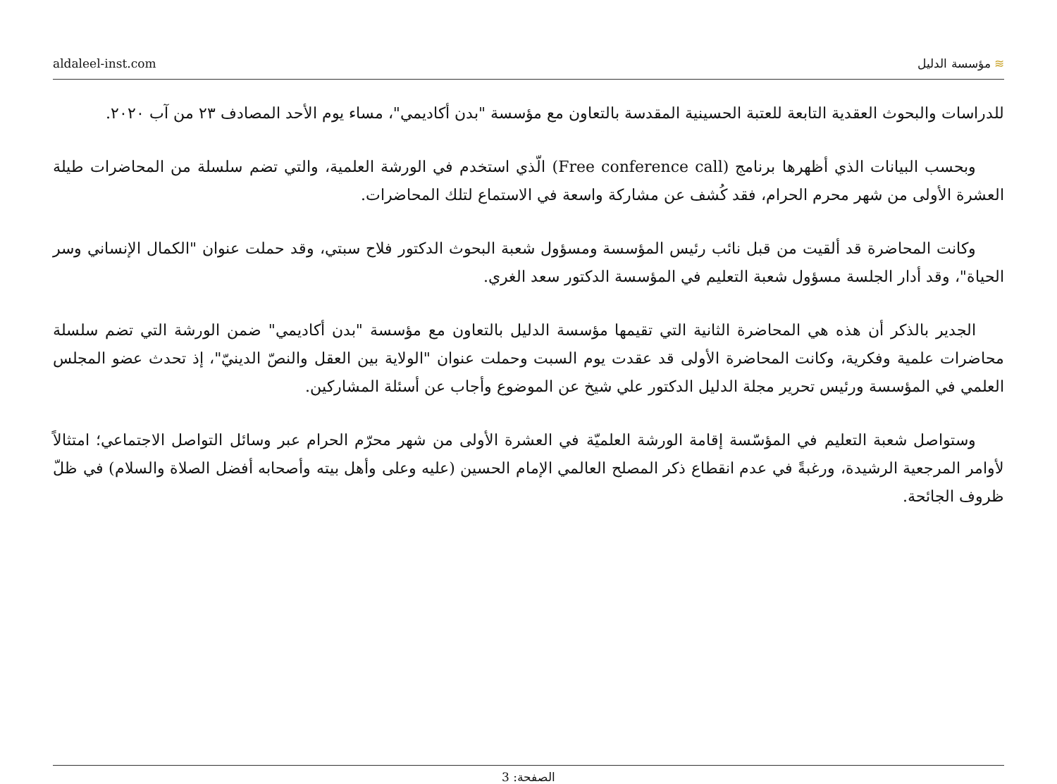aldaleel-inst.com ≋ مؤسسة الدليل
للدراسات والبحوث العقدية التابعة للعتبة الحسينية المقدسة بالتعاون مع مؤسسة "بدن أكاديمي"، مساء يوم الأحد المصادف ٢٣ من آب ٢٠٢٠.
وبحسب البيانات الذي أظهرها برنامج (Free conference call) الّذي استخدم في الورشة العلمية، والتي تضم سلسلة من المحاضرات طيلة العشرة الأولى من شهر محرم الحرام، فقد كُشف عن مشاركة واسعة في الاستماع لتلك المحاضرات.
وكانت المحاضرة قد ألقيت من قبل نائب رئيس المؤسسة ومسؤول شعبة البحوث الدكتور فلاح سبتي، وقد حملت عنوان "الكمال الإنساني وسر الحياة"، وقد أدار الجلسة مسؤول شعبة التعليم في المؤسسة الدكتور سعد الغري.
الجدير بالذكر أن هذه هي المحاضرة الثانية التي تقيمها مؤسسة الدليل بالتعاون مع مؤسسة "بدن أكاديمي" ضمن الورشة التي تضم سلسلة محاضرات علمية وفكرية، وكانت المحاضرة الأولى قد عقدت يوم السبت وحملت عنوان "الولاية بين العقل والنصّ الدينيّ"، إذ تحدث عضو المجلس العلمي في المؤسسة ورئيس تحرير مجلة الدليل الدكتور علي شيخ عن الموضوع وأجاب عن أسئلة المشاركين.
وستواصل شعبة التعليم في المؤسّسة إقامة الورشة العلميّة في العشرة الأولى من شهر محرّم الحرام عبر وسائل التواصل الاجتماعي؛ امتثالاً لأوامر المرجعية الرشيدة، ورغبةً في عدم انقطاع ذكر المصلح العالمي الإمام الحسين (عليه وعلى وأهل بيته وأصحابه أفضل الصلاة والسلام) في ظلّ ظروف الجائحة.
الصفحة: 3